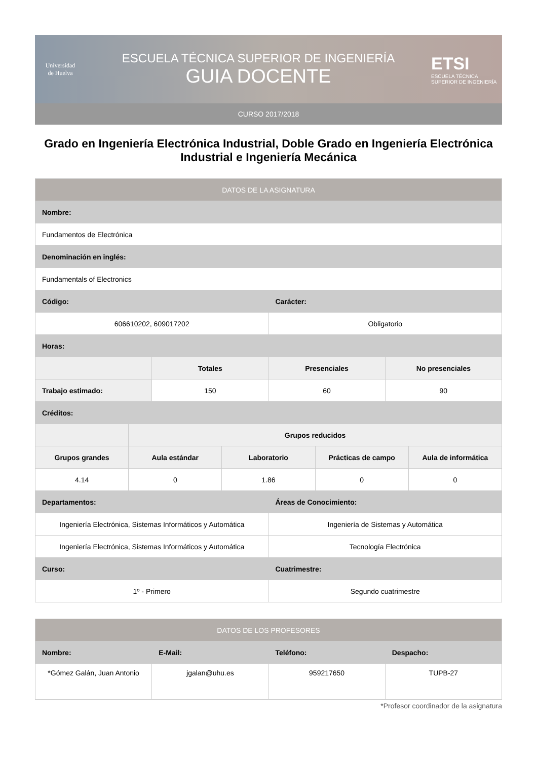Universidad
de Huelva
ESCUELA TÉCNICA SUPERIOR DE INGENIERÍA
GUIA DOCENTE
ETSI
ESCUELA TÉCNICA
SUPERIOR DE INGENIERÍA
CURSO 2017/2018
Grado en Ingeniería Electrónica Industrial, Doble Grado en Ingeniería Electrónica Industrial e Ingeniería Mecánica
| DATOS DE LA ASIGNATURA | | | | | | | |
| --- | --- | --- | --- | --- | --- | --- | --- |
| Nombre: | | | | | | | |
| Fundamentos de Electrónica | | | | | | | |
| Denominación en inglés: | | | | | | | |
| Fundamentals of Electronics | | | | | | | |
| Código: | | | | Carácter: | | | |
| 606610202, 609017202 | | | | Obligatorio | | | |
| Horas: | | | | | | | |
| | | Totales | | Presenciales | | No presenciales | |
| Trabajo estimado: | | 150 | | 60 | | 90 | |
| Créditos: | | | | | | | |
| | Grupos reducidos | | | | | | |
| Grupos grandes | Aula estándar | | Laboratorio | | Prácticas de campo | | Aula de informática |
| 4.14 | 0 | | 1.86 | | 0 | | 0 |
| Departamentos: | | | | Áreas de Conocimiento: | | | |
| Ingeniería Electrónica, Sistemas Informáticos y Automática | | | | Ingeniería de Sistemas y Automática | | | |
| Ingeniería Electrónica, Sistemas Informáticos y Automática | | | | Tecnología Electrónica | | | |
| Curso: | | | | Cuatrimestre: | | | |
| 1º - Primero | | | | Segundo cuatrimestre | | | |
| DATOS DE LOS PROFESORES | | | |
| --- | --- | --- | --- |
| Nombre: | E-Mail: | Teléfono: | Despacho: |
| *Gómez Galán, Juan Antonio | jgalan@uhu.es | 959217650 | TUPB-27 |
*Profesor coordinador de la asignatura